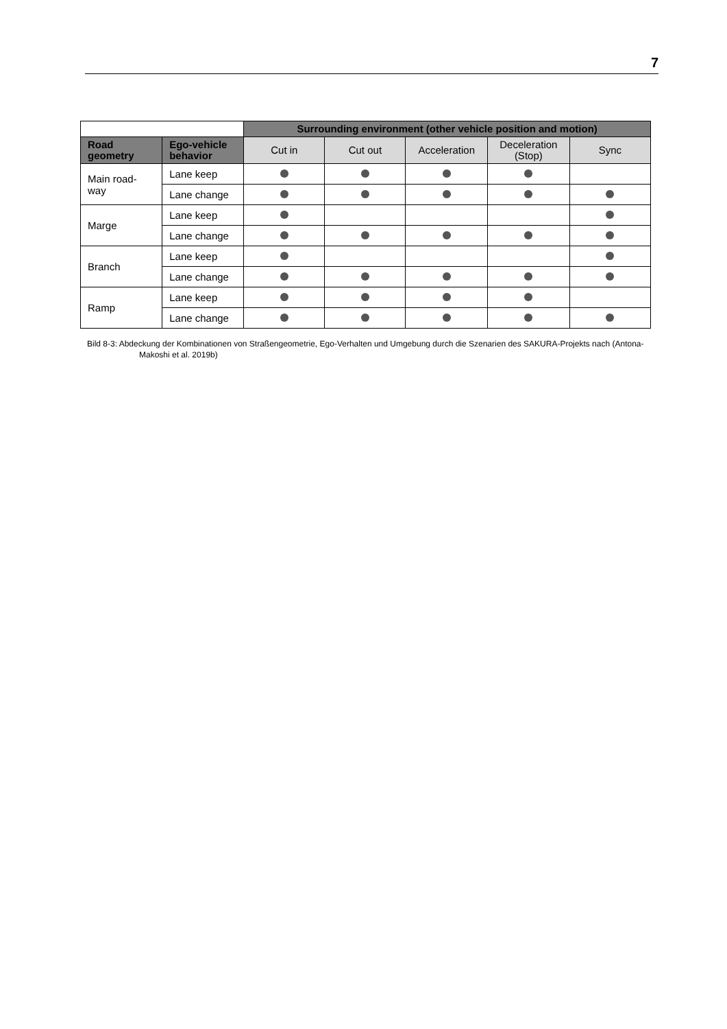7
| | | Surrounding environment (other vehicle position and motion) | | | | |
| --- | --- | --- | --- | --- | --- | --- |
| Road geometry | Ego-vehicle behavior | Cut in | Cut out | Acceleration | Deceleration (Stop) | Sync |
| Main road- way | Lane keep | | | | | |
| | Lane change | | | | | |
| Marge | Lane keep | | | | | |
| | Lane change | | | | | |
| Branch | Lane keep | | | | | |
| | Lane change | | | | | |
| Ramp | Lane keep | | | | | |
| | Lane change | | | | | |
Bild 8-3: Abdeckung der Kombinationen von Straßengeometrie, Ego-Verhalten und Umgebung durch die Szenarien des SAKURA-Projekts nach (Antona-Makoshi et al. 2019b)